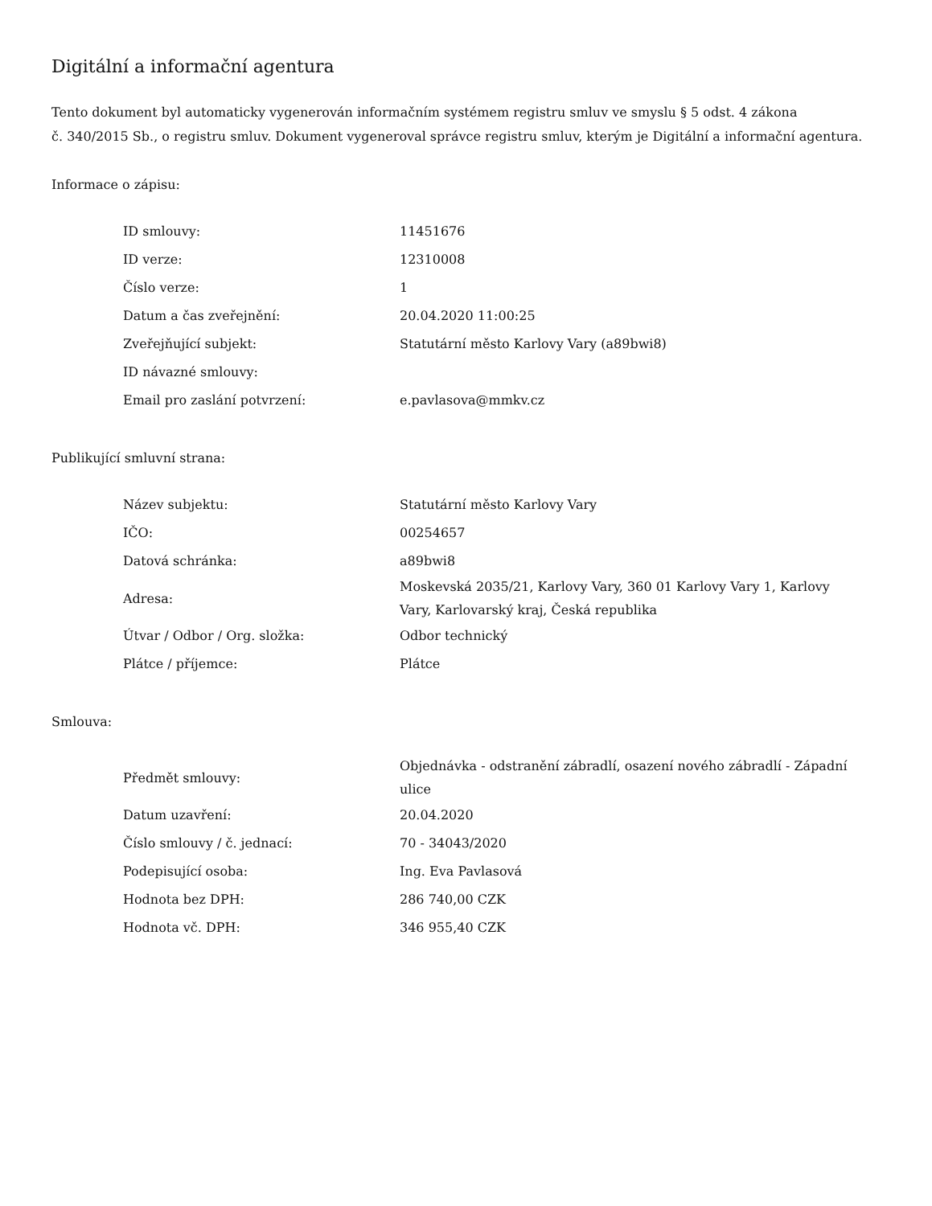Digitální a informační agentura
Tento dokument byl automaticky vygenerován informačním systémem registru smluv ve smyslu § 5 odst. 4 zákona
č. 340/2015 Sb., o registru smluv. Dokument vygeneroval správce registru smluv, kterým je Digitální a informační agentura.
Informace o zápisu:
| ID smlouvy: | 11451676 |
| ID verze: | 12310008 |
| Číslo verze: | 1 |
| Datum a čas zveřejnění: | 20.04.2020 11:00:25 |
| Zveřejňující subjekt: | Statutární město Karlovy Vary (a89bwi8) |
| ID návazné smlouvy: | |
| Email pro zaslání potvrzení: | e.pavlasova@mmkv.cz |
Publikující smluvní strana:
| Název subjektu: | Statutární město Karlovy Vary |
| IČO: | 00254657 |
| Datová schránka: | a89bwi8 |
| Adresa: | Moskevská 2035/21, Karlovy Vary, 360 01 Karlovy Vary 1, Karlovy Vary, Karlovarský kraj, Česká republika |
| Útvar / Odbor / Org. složka: | Odbor technický |
| Plátce / příjemce: | Plátce |
Smlouva:
| Předmět smlouvy: | Objednávka - odstranění zábradlí, osazení nového zábradlí - Západní ulice |
| Datum uzavření: | 20.04.2020 |
| Číslo smlouvy / č. jednací: | 70 - 34043/2020 |
| Podepisující osoba: | Ing. Eva Pavlasová |
| Hodnota bez DPH: | 286 740,00 CZK |
| Hodnota vč. DPH: | 346 955,40 CZK |